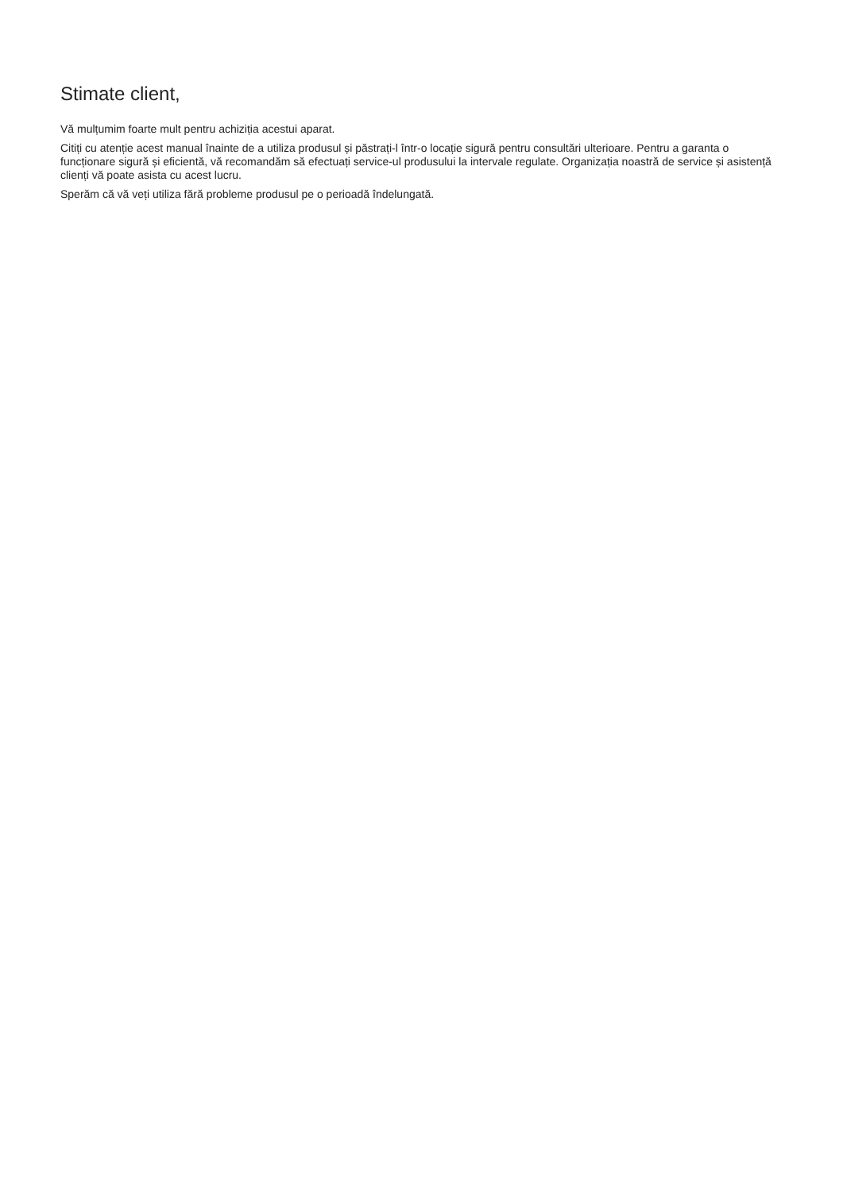Stimate client,
Vă mulțumim foarte mult pentru achiziția acestui aparat.
Citiți cu atenție acest manual înainte de a utiliza produsul și păstrați-l într-o locație sigură pentru consultări ulterioare. Pentru a garanta o funcționare sigură și eficientă, vă recomandăm să efectuați service-ul produsului la intervale regulate. Organizația noastră de service și asistență clienți vă poate asista cu acest lucru.
Sperăm că vă veți utiliza fără probleme produsul pe o perioadă îndelungată.